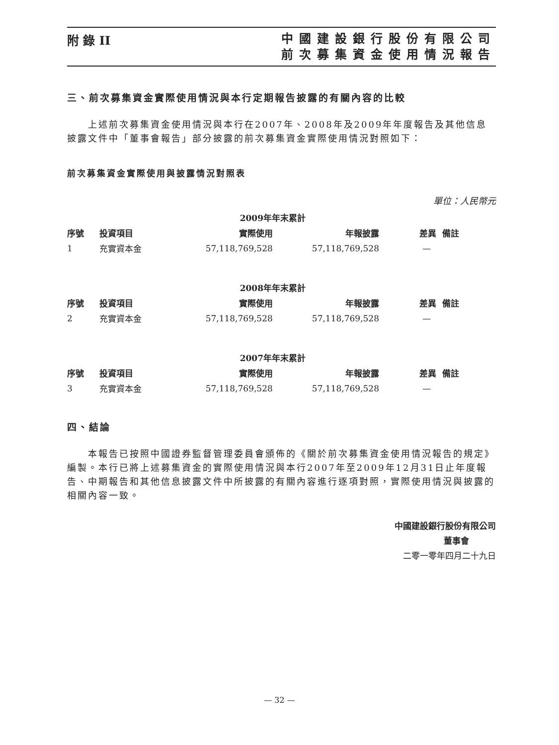附 錄 II
中國建設銀行股份有限公司
前次募集資金使用情況報告
三、前次募集資金實際使用情況與本行定期報告披露的有關內容的比較
上述前次募集資金使用情況與本行在2007年、2008年及2009年年度報告及其他信息披露文件中「董事會報告」部分披露的前次募集資金實際使用情況對照如下：
前次募集資金實際使用與披露情況對照表
單位：人民幣元
| | | 2009年年末累計 | | | |
| --- | --- | --- | --- | --- | --- |
| 序號 | 投資項目 | 實際使用 | 年報披露 | 差異 | 備註 |
| 1 | 充實資本金 | 57,118,769,528 | 57,118,769,528 | — | |
| | | 2008年年末累計 | | | |
| --- | --- | --- | --- | --- | --- |
| 序號 | 投資項目 | 實際使用 | 年報披露 | 差異 | 備註 |
| 2 | 充實資本金 | 57,118,769,528 | 57,118,769,528 | — | |
| | | 2007年年末累計 | | | |
| --- | --- | --- | --- | --- | --- |
| 序號 | 投資項目 | 實際使用 | 年報披露 | 差異 | 備註 |
| 3 | 充實資本金 | 57,118,769,528 | 57,118,769,528 | — | |
四、結論
本報告已按照中國證券監督管理委員會頒佈的《關於前次募集資金使用情況報告的規定》編製。本行已將上述募集資金的實際使用情況與本行2007年至2009年12月31日止年度報告、中期報告和其他信息披露文件中所披露的有關內容進行逐項對照，實際使用情況與披露的相關內容一致。
中國建設銀行股份有限公司
董事會
二零一零年四月二十九日
— 32 —